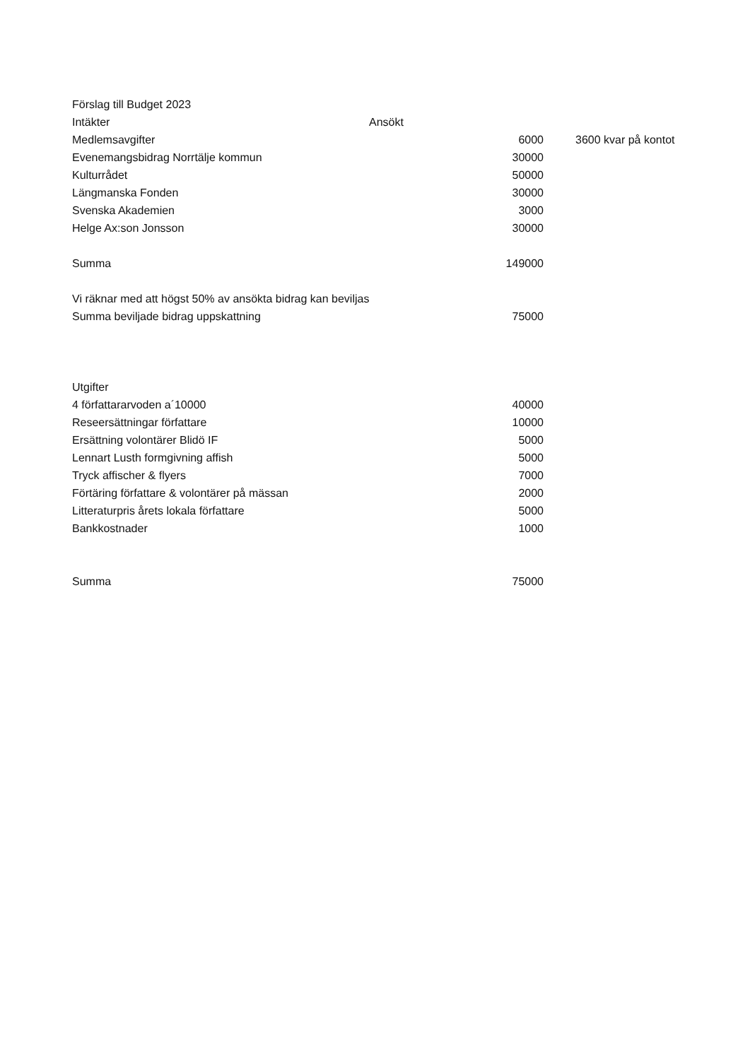| Förslag till Budget 2023 | | | |
| Intäkter | Ansökt | | |
| Medlemsavgifter | | 6000 | 3600 kvar på kontot |
| Evenemangsbidrag Norrtälje kommun | | 30000 | |
| Kulturrådet | | 50000 | |
| Längmanska Fonden | | 30000 | |
| Svenska Akademien | | 3000 | |
| Helge Ax:son Jonsson | | 30000 | |
| Summa | | 149000 | |
| Vi räknar med att högst 50% av ansökta bidrag kan beviljas | | | |
| Summa beviljade bidrag uppskattning | | 75000 | |
| Utgifter | | | |
| 4 författararvoden a´10000 | | 40000 | |
| Reseersättningar författare | | 10000 | |
| Ersättning volontärer Blidö IF | | 5000 | |
| Lennart Lusth formgivning affish | | 5000 | |
| Tryck affischer & flyers | | 7000 | |
| Förtäring författare & volontärer på mässan | | 2000 | |
| Litteraturpris årets lokala författare | | 5000 | |
| Bankkostnader | | 1000 | |
| Summa | | 75000 | |